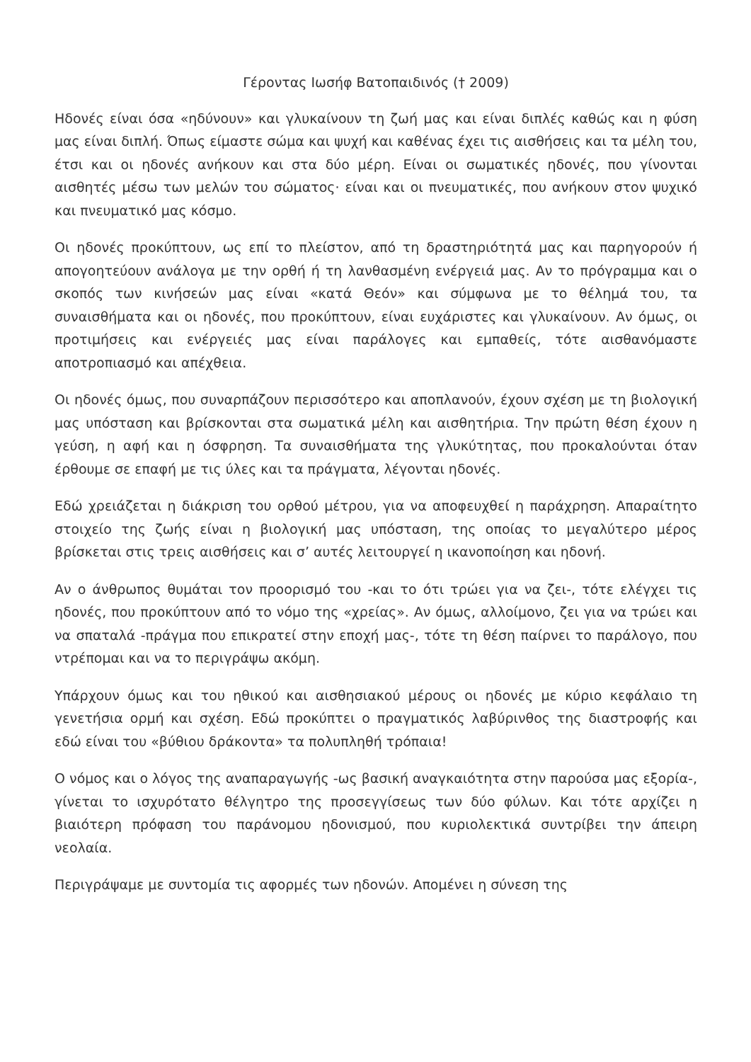Γέροντας Ιωσήφ Βατοπαιδινός († 2009)
Ηδονές είναι όσα «ηδύνουν» και γλυκαίνουν τη ζωή μας και είναι διπλές καθώς και η φύση μας είναι διπλή. Όπως είμαστε σώμα και ψυχή και καθένας έχει τις αισθήσεις και τα μέλη του, έτσι και οι ηδονές ανήκουν και στα δύο μέρη. Είναι οι σωματικές ηδονές, που γίνονται αισθητές μέσω των μελών του σώματος· είναι και οι πνευματικές, που ανήκουν στον ψυχικό και πνευματικό μας κόσμο.
Οι ηδονές προκύπτουν, ως επί το πλείστον, από τη δραστηριότητά μας και παρηγορούν ή απογοητεύουν ανάλογα με την ορθή ή τη λανθασμένη ενέργειά μας. Αν το πρόγραμμα και ο σκοπός των κινήσεών μας είναι «κατά Θεόν» και σύμφωνα με το θέλημά του, τα συναισθήματα και οι ηδονές, που προκύπτουν, είναι ευχάριστες και γλυκαίνουν. Αν όμως, οι προτιμήσεις και ενέργειές μας είναι παράλογες και εμπαθείς, τότε αισθανόμαστε αποτροπιασμό και απέχθεια.
Οι ηδονές όμως, που συναρπάζουν περισσότερο και αποπλανούν, έχουν σχέση με τη βιολογική μας υπόσταση και βρίσκονται στα σωματικά μέλη και αισθητήρια. Την πρώτη θέση έχουν η γεύση, η αφή και η όσφρηση. Τα συναισθήματα της γλυκύτητας, που προκαλούνται όταν έρθουμε σε επαφή με τις ύλες και τα πράγματα, λέγονται ηδονές.
Εδώ χρειάζεται η διάκριση του ορθού μέτρου, για να αποφευχθεί η παράχρηση. Απαραίτητο στοιχείο της ζωής είναι η βιολογική μας υπόσταση, της οποίας το μεγαλύτερο μέρος βρίσκεται στις τρεις αισθήσεις και σ’ αυτές λειτουργεί η ικανοποίηση και ηδονή.
Αν ο άνθρωπος θυμάται τον προορισμό του -και το ότι τρώει για να ζει-, τότε ελέγχει τις ηδονές, που προκύπτουν από το νόμο της «χρείας». Αν όμως, αλλοίμονο, ζει για να τρώει και να σπαταλά -πράγμα που επικρατεί στην εποχή μας-, τότε τη θέση παίρνει το παράλογο, που ντρέπομαι και να το περιγράψω ακόμη.
Υπάρχουν όμως και του ηθικού και αισθησιακού μέρους οι ηδονές με κύριο κεφάλαιο τη γενετήσια ορμή και σχέση. Εδώ προκύπτει ο πραγματικός λαβύρινθος της διαστροφής και εδώ είναι του «βύθιου δράκοντα» τα πολυπληθή τρόπαια!
Ο νόμος και ο λόγος της αναπαραγωγής -ως βασική αναγκαιότητα στην παρούσα μας εξορία-, γίνεται το ισχυρότατο θέλγητρο της προσεγγίσεως των δύο φύλων. Και τότε αρχίζει η βιαιότερη πρόφαση του παράνομου ηδονισμού, που κυριολεκτικά συντρίβει την άπειρη νεολαία.
Περιγράψαμε με συντομία τις αφορμές των ηδονών. Απομένει η σύνεση της